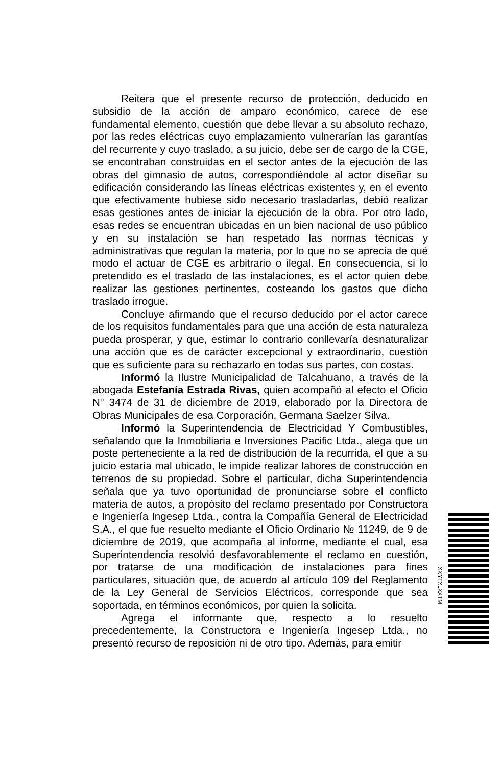Reitera que el presente recurso de protección, deducido en subsidio de la acción de amparo económico, carece de ese fundamental elemento, cuestión que debe llevar a su absoluto rechazo, por las redes eléctricas cuyo emplazamiento vulnerarían las garantías del recurrente y cuyo traslado, a su juicio, debe ser de cargo de la CGE, se encontraban construidas en el sector antes de la ejecución de las obras del gimnasio de autos, correspondiéndole al actor diseñar su edificación considerando las líneas eléctricas existentes y, en el evento que efectivamente hubiese sido necesario trasladarlas, debió realizar esas gestiones antes de iniciar la ejecución de la obra. Por otro lado, esas redes se encuentran ubicadas en un bien nacional de uso público y en su instalación se han respetado las normas técnicas y administrativas que regulan la materia, por lo que no se aprecia de qué modo el actuar de CGE es arbitrario o ilegal. En consecuencia, si lo pretendido es el traslado de las instalaciones, es el actor quien debe realizar las gestiones pertinentes, costeando los gastos que dicho traslado irrogue.
Concluye afirmando que el recurso deducido por el actor carece de los requisitos fundamentales para que una acción de esta naturaleza pueda prosperar, y que, estimar lo contrario conllevaría desnaturalizar una acción que es de carácter excepcional y extraordinario, cuestión que es suficiente para su rechazarlo en todas sus partes, con costas.
Informó la Ilustre Municipalidad de Talcahuano, a través de la abogada Estefanía Estrada Rivas, quien acompañó al efecto el Oficio N° 3474 de 31 de diciembre de 2019, elaborado por la Directora de Obras Municipales de esa Corporación, Germana Saelzer Silva.
Informó la Superintendencia de Electricidad Y Combustibles, señalando que la Inmobiliaria e Inversiones Pacific Ltda., alega que un poste perteneciente a la red de distribución de la recurrida, el que a su juicio estaría mal ubicado, le impide realizar labores de construcción en terrenos de su propiedad. Sobre el particular, dicha Superintendencia señala que ya tuvo oportunidad de pronunciarse sobre el conflicto materia de autos, a propósito del reclamo presentado por Constructora e Ingeniería Ingesep Ltda., contra la Compañía General de Electricidad S.A., el que fue resuelto mediante el Oficio Ordinario № 11249, de 9 de diciembre de 2019, que acompaña al informe, mediante el cual, esa Superintendencia resolvió desfavorablemente el reclamo en cuestión, por tratarse de una modificación de instalaciones para fines particulares, situación que, de acuerdo al artículo 109 del Reglamento de la Ley General de Servicios Eléctricos, corresponde que sea soportada, en términos económicos, por quien la solicita.
Agrega el informante que, respecto a lo resuelto precedentemente, la Constructora e Ingeniería Ingesep Ltda., no presentó recurso de reposición ni de otro tipo. Además, para emitir
XXYTXLXXTM